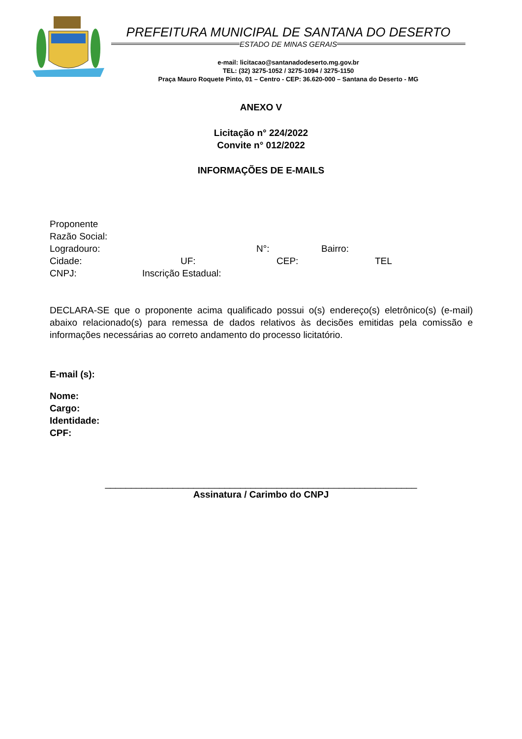PREFEITURA MUNICIPAL DE SANTANA DO DESERTO
ESTADO DE MINAS GERAIS
e-mail: licitacao@santanadodeserto.mg.gov.br
TEL: (32) 3275-1052 / 3275-1094 / 3275-1150
Praça Mauro Roquete Pinto, 01 – Centro - CEP: 36.620-000 – Santana do Deserto - MG
ANEXO V
Licitação n° 224/2022
Convite n° 012/2022
INFORMAÇÕES DE E-MAILS
Proponente
Razão Social:
Logradouro: N°: Bairro:
Cidade: UF: CEP: TEL
CNPJ: Inscrição Estadual:
DECLARA-SE que o proponente acima qualificado possui o(s) endereço(s) eletrônico(s) (e-mail) abaixo relacionado(s) para remessa de dados relativos às decisões emitidas pela comissão e informações necessárias ao correto andamento do processo licitatório.
E-mail (s):
Nome:
Cargo:
Identidade:
CPF:
____________________________________________________________
Assinatura / Carimbo do CNPJ